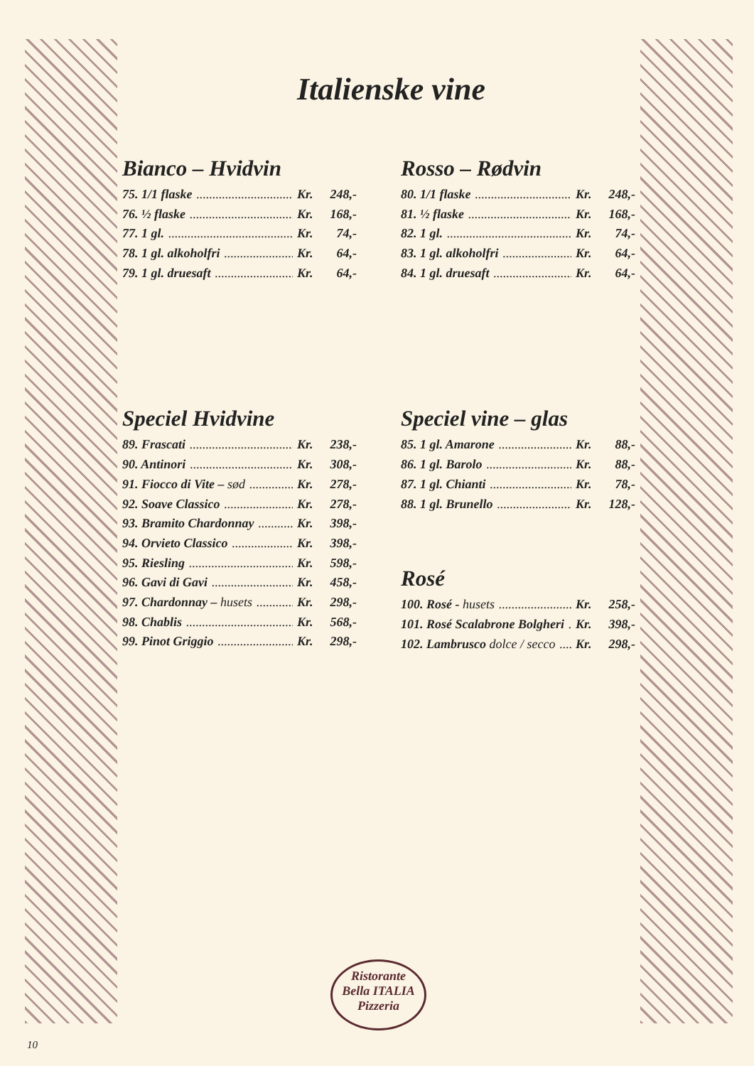Italienske vine
Bianco – Hvidvin
75. 1/1 flaske Kr. 248,-
76. ½ flaske Kr. 168,-
77. 1 gl. Kr. 74,-
78. 1 gl. alkoholfri Kr. 64,-
79. 1 gl. druesaft Kr. 64,-
Rosso – Rødvin
80. 1/1 flaske Kr. 248,-
81. ½ flaske Kr. 168,-
82. 1 gl. Kr. 74,-
83. 1 gl. alkoholfri Kr. 64,-
84. 1 gl. druesaft Kr. 64,-
Speciel Hvidvine
89. Frascati Kr. 238,-
90. Antinori Kr. 308,-
91. Fiocco di Vite – sød Kr. 278,-
92. Soave Classico Kr. 278,-
93. Bramito Chardonnay Kr. 398,-
94. Orvieto Classico Kr. 398,-
95. Riesling Kr. 598,-
96. Gavi di Gavi Kr. 458,-
97. Chardonnay – husets Kr. 298,-
98. Chablis Kr. 568,-
99. Pinot Griggio Kr. 298,-
Speciel vine – glas
85. 1 gl. Amarone Kr. 88,-
86. 1 gl. Barolo Kr. 88,-
87. 1 gl. Chianti Kr. 78,-
88. 1 gl. Brunello Kr. 128,-
Rosé
100. Rosé - husets Kr. 258,-
101. Rosé Scalabrone Bolgheri Kr. 398,-
102. Lambrusco dolce / secco Kr. 298,-
Ristorante
Bella ITALIA
Pizzeria
10